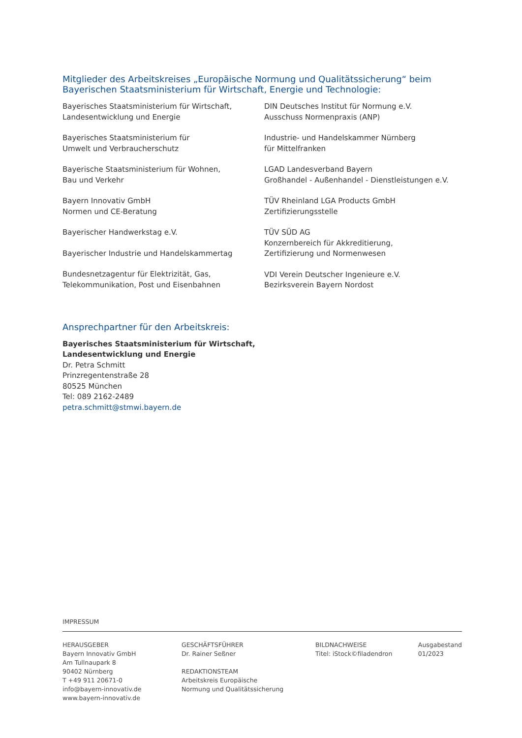Mitglieder des Arbeitskreises „Europäische Normung und Qualitätssicherung“ beim Bayerischen Staatsministerium für Wirtschaft, Energie und Technologie:
Bayerisches Staatsministerium für Wirtschaft,
Landesentwicklung und Energie
Bayerisches Staatsministerium für
Umwelt und Verbraucherschutz
Bayerische Staatsministerium für Wohnen,
Bau und Verkehr
Bayern Innovativ GmbH
Normen und CE-Beratung
Bayerischer Handwerkstag e.V.
Bayerischer Industrie und Handelskammertag
Bundesnetzagentur für Elektrizität, Gas,
Telekommunikation, Post und Eisenbahnen
DIN Deutsches Institut für Normung e.V.
Ausschuss Normenpraxis (ANP)
Industrie- und Handelskammer Nürnberg
für Mittelfranken
LGAD Landesverband Bayern
Großhandel - Außenhandel - Dienstleistungen e.V.
TÜV Rheinland LGA Products GmbH
Zertifizierungsstelle
TÜV SÜD AG
Konzernbereich für Akkreditierung,
Zertifizierung und Normenwesen
VDI Verein Deutscher Ingenieure e.V.
Bezirksverein Bayern Nordost
Ansprechpartner für den Arbeitskreis:
Bayerisches Staatsministerium für Wirtschaft,
Landesentwicklung und Energie
Dr. Petra Schmitt
Prinzregentenstraße 28
80525 München
Tel: 089 2162-2489
petra.schmitt@stmwi.bayern.de
IMPRESSUM
HERAUSGEBER
Bayern Innovativ GmbH
Am Tullnaupark 8
90402 Nürnberg
T +49 911 20671-0
info@bayern-innovativ.de
www.bayern-innovativ.de
GESCHÄFTSFÜHRER
Dr. Rainer Seßner
REDAKTIONSTEAM
Arbeitskreis Europäische
Normung und Qualitätssicherung
BILDNACHWEISE
Titel: iStock©filadendron
Ausgabestand
01/2023